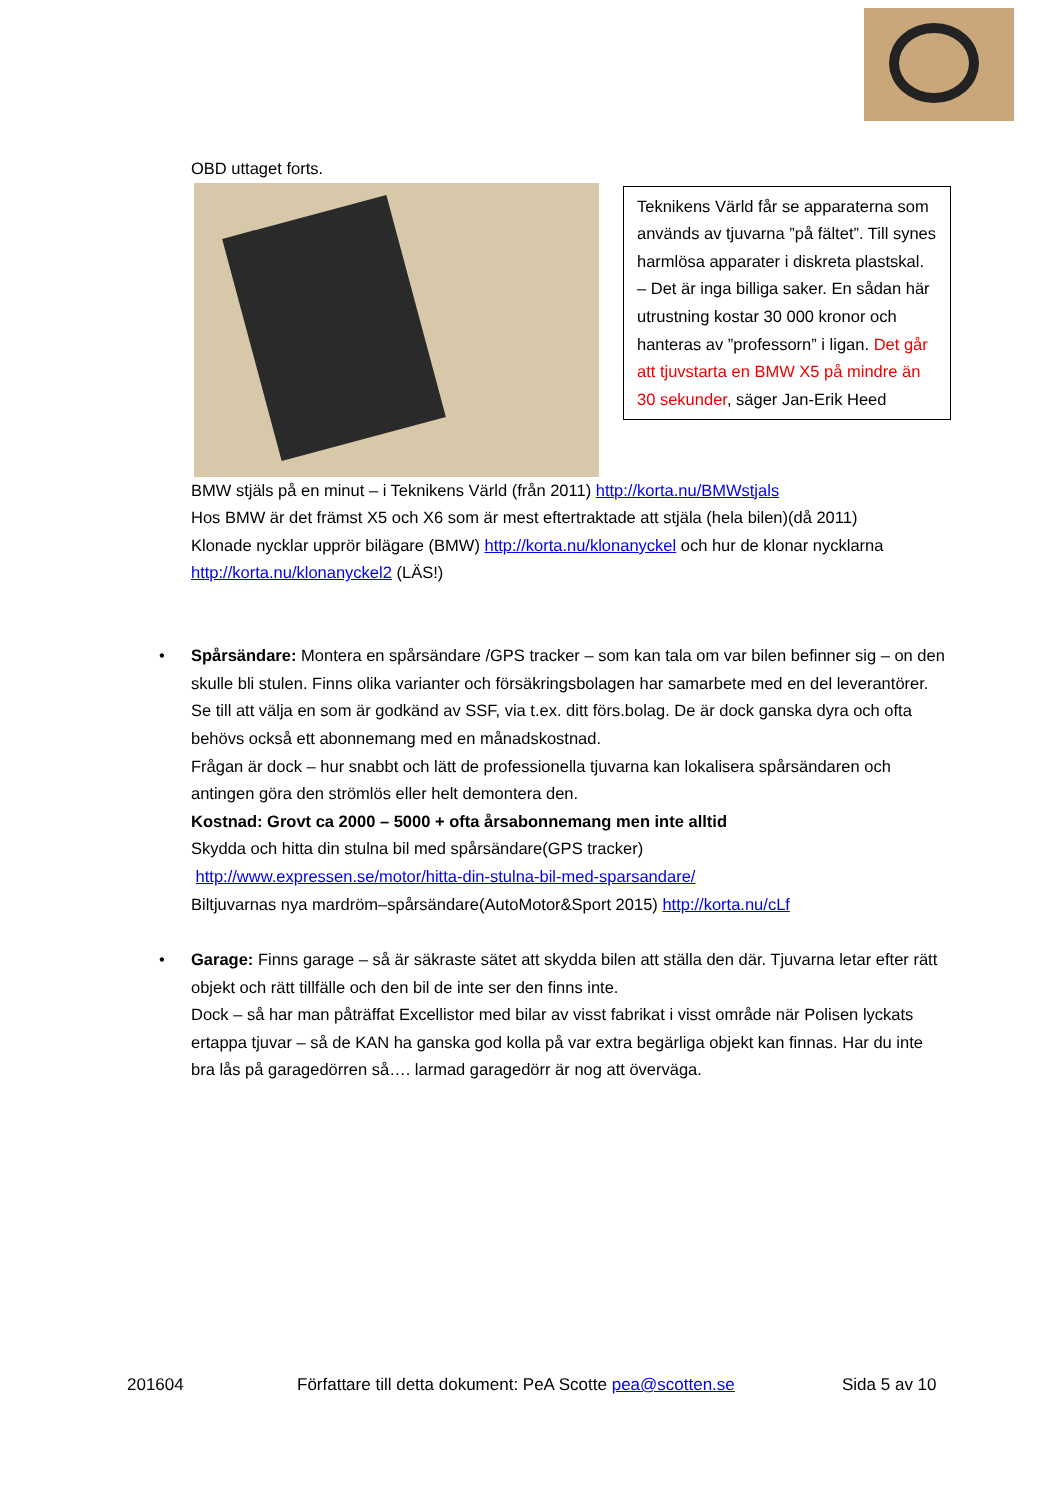OBD uttaget forts.
Teknikens Värld får se apparaterna som används av tjuvarna ”på fältet”. Till synes harmlösa apparater i diskreta plastskal.
– Det är inga billiga saker. En sådan här utrustning kostar 30 000 kronor och hanteras av ”professorn” i ligan. Det går att tjuvstarta en BMW X5 på mindre än 30 sekunder, säger Jan-Erik Heed
BMW stjäls på en minut – i Teknikens Värld (från 2011) http://korta.nu/BMWstjals
Hos BMW är det främst X5 och X6 som är mest eftertraktade att stjäla (hela bilen)(då 2011)
Klonade nycklar upprör bilägare (BMW) http://korta.nu/klonanyckel och hur de klonar nycklarna http://korta.nu/klonanyckel2 (LÄS!)
• Spårsändare: Montera en spårsändare /GPS tracker – som kan tala om var bilen befinner sig – on den skulle bli stulen. Finns olika varianter och försäkringsbolagen har samarbete med en del leverantörer. Se till att välja en som är godkänd av SSF, via t.ex. ditt förs.bolag. De är dock ganska dyra och ofta behövs också ett abonnemang med en månadskostnad.
Frågan är dock – hur snabbt och lätt de professionella tjuvarna kan lokalisera spårsändaren och antingen göra den strömlös eller helt demontera den.
Kostnad: Grovt ca 2000 – 5000 + ofta årsabonnemang men inte alltid
Skydda och hitta din stulna bil med spårsändare(GPS tracker)
http://www.expressen.se/motor/hitta-din-stulna-bil-med-sparsandare/
Biltjuvarnas nya mardröm–spårsändare(AutoMotor&Sport 2015) http://korta.nu/cLf
• Garage: Finns garage – så är säkraste sätet att skydda bilen att ställa den där. Tjuvarna letar efter rätt objekt och rätt tillfälle och den bil de inte ser den finns inte.
Dock – så har man påträffat Excellistor med bilar av visst fabrikat i visst område när Polisen lyckats ertappa tjuvar – så de KAN ha ganska god kolla på var extra begärliga objekt kan finnas. Har du inte bra lås på garagedörren så…. larmad garagedörr är nog att överväga.
201604 Författare till detta dokument: PeA Scotte pea@scotten.se Sida 5 av 10